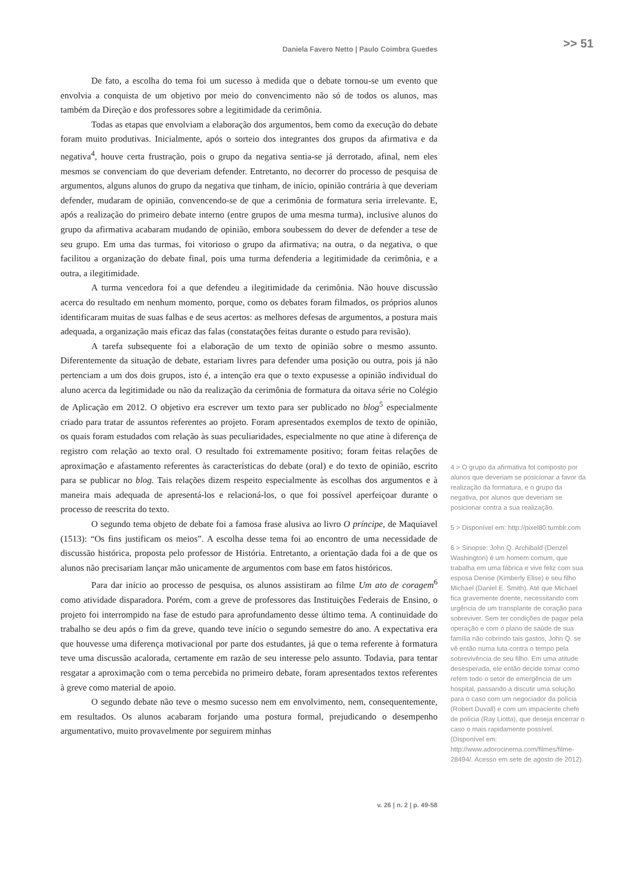Daniela Favero Netto | Paulo Coimbra Guedes >> 51
De fato, a escolha do tema foi um sucesso à medida que o debate tornou-se um evento que envolvia a conquista de um objetivo por meio do convencimento não só de todos os alunos, mas também da Direção e dos professores sobre a legitimidade da cerimônia.
Todas as etapas que envolviam a elaboração dos argumentos, bem como da execução do debate foram muito produtivas. Inicialmente, após o sorteio dos integrantes dos grupos da afirmativa e da negativa<sup>4</sup>, houve certa frustração, pois o grupo da negativa sentia-se já derrotado, afinal, nem eles mesmos se convenciam do que deveriam defender. Entretanto, no decorrer do processo de pesquisa de argumentos, alguns alunos do grupo da negativa que tinham, de início, opinião contrária à que deveriam defender, mudaram de opinião, convencendo-se de que a cerimônia de formatura seria irrelevante. E, após a realização do primeiro debate interno (entre grupos de uma mesma turma), inclusive alunos do grupo da afirmativa acabaram mudando de opinião, embora soubessem do dever de defender a tese de seu grupo. Em uma das turmas, foi vitorioso o grupo da afirmativa; na outra, o da negativa, o que facilitou a organização do debate final, pois uma turma defenderia a legitimidade da cerimônia, e a outra, a ilegitimidade.
A turma vencedora foi a que defendeu a ilegitimidade da cerimônia. Não houve discussão acerca do resultado em nenhum momento, porque, como os debates foram filmados, os próprios alunos identificaram muitas de suas falhas e de seus acertos: as melhores defesas de argumentos, a postura mais adequada, a organização mais eficaz das falas (constatações feitas durante o estudo para revisão).
A tarefa subsequente foi a elaboração de um texto de opinião sobre o mesmo assunto. Diferentemente da situação de debate, estariam livres para defender uma posição ou outra, pois já não pertenciam a um dos dois grupos, isto é, a intenção era que o texto expusesse a opinião individual do aluno acerca da legitimidade ou não da realização da cerimônia de formatura da oitava série no Colégio de Aplicação em 2012. O objetivo era escrever um texto para ser publicado no blog<sup>5</sup> especialmente criado para tratar de assuntos referentes ao projeto. Foram apresentados exemplos de texto de opinião, os quais foram estudados com relação às suas peculiaridades, especialmente no que atine à diferença de registro com relação ao texto oral. O resultado foi extremamente positivo; foram feitas relações de aproximação e afastamento referentes às características do debate (oral) e do texto de opinião, escrito para se publicar no blog. Tais relações dizem respeito especialmente às escolhas dos argumentos e à maneira mais adequada de apresentá-los e relacioná-los, o que foi possível aperfeiçoar durante o processo de reescrita do texto.
O segundo tema objeto de debate foi a famosa frase alusiva ao livro O príncipe, de Maquiavel (1513): “Os fins justificam os meios”. A escolha desse tema foi ao encontro de uma necessidade de discussão histórica, proposta pelo professor de História. Entretanto, a orientação dada foi a de que os alunos não precisariam lançar mão unicamente de argumentos com base em fatos históricos.
Para dar início ao processo de pesquisa, os alunos assistiram ao filme Um ato de coragem<sup>6</sup> como atividade disparadora. Porém, com a greve de professores das Instituições Federais de Ensino, o projeto foi interrompido na fase de estudo para aprofundamento desse último tema. A continuidade do trabalho se deu após o fim da greve, quando teve início o segundo semestre do ano. A expectativa era que houvesse uma diferença motivacional por parte dos estudantes, já que o tema referente à formatura teve uma discussão acalorada, certamente em razão de seu interesse pelo assunto. Todavia, para tentar resgatar a aproximação com o tema percebida no primeiro debate, foram apresentados textos referentes à greve como material de apoio.
O segundo debate não teve o mesmo sucesso nem em envolvimento, nem, consequentemente, em resultados. Os alunos acabaram forjando uma postura formal, prejudicando o desempenho argumentativo, muito provavelmente por seguirem minhas
4 > O grupo da afirmativa foi composto por alunos que deveriam se posicionar a favor da realização da formatura, e o grupo da negativa, por alunos que deveriam se posicionar contra a sua realização.
5 > Disponível em: http://pixel80.tumblr.com
6 > Sinopse: John Q. Archibald (Denzel Washington) é um homem comum, que trabalha em uma fábrica e vive feliz com sua esposa Denise (Kimberly Elise) e seu filho Michael (Daniel E. Smith). Até que Michael fica gravemente doente, necessitando com urgência de um transplante de coração para sobreviver. Sem ter condições de pagar pela operação e com o plano de saúde de sua família não cobrindo tais gastos, John Q. se vê então numa luta contra o tempo pela sobrevivência de seu filho. Em uma atitude desesperada, ele então decide tomar como refém todo o setor de emergência de um hospital, passando a discutir uma solução para o caso com um negociador da polícia (Robert Duvall) e com um impaciente chefe de polícia (Ray Liotta), que deseja encerrar o caso o mais rapidamente possível. (Disponível em: http://www.adorocinema.com/filmes/filme-28494/. Acesso em sete de agosto de 2012).
v. 26 | n. 2 | p. 49-58